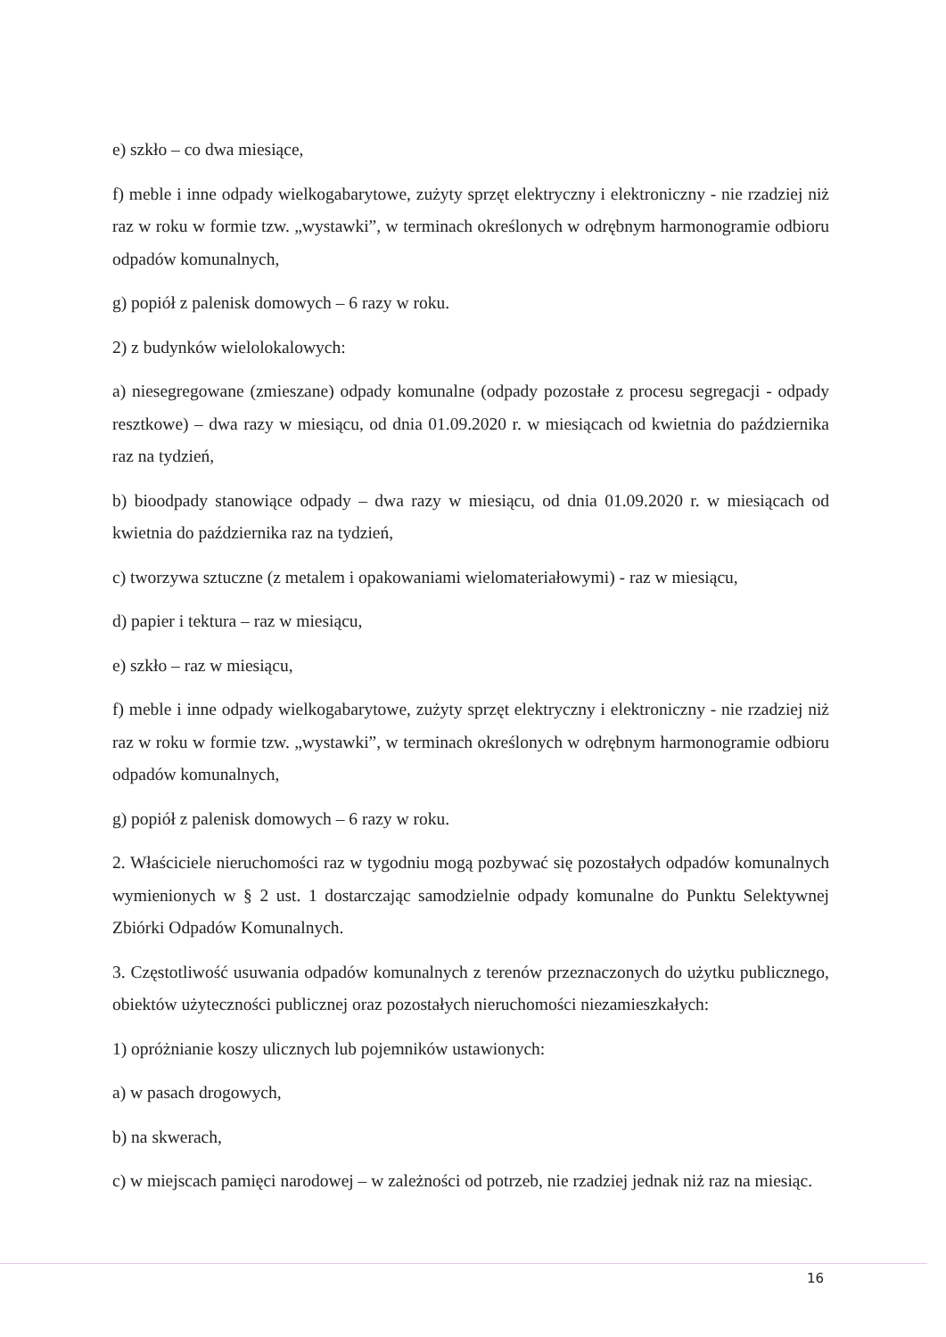e) szkło – co dwa miesiące,
f) meble i inne odpady wielkogabarytowe, zużyty sprzęt elektryczny i elektroniczny - nie rzadziej niż raz w roku w formie tzw. „wystawki”, w terminach określonych w odrębnym harmonogramie odbioru odpadów komunalnych,
g) popiół z palenisk domowych – 6 razy w roku.
2) z budynków wielolokalowych:
a) niesegregowane (zmieszane) odpady komunalne (odpady pozostałe z procesu segregacji - odpady resztkowe) – dwa razy w miesiącu, od dnia 01.09.2020 r. w miesiącach od kwietnia do października raz na tydzień,
b) bioodpady stanowiące odpady – dwa razy w miesiącu, od dnia 01.09.2020 r. w miesiącach od kwietnia do października raz na tydzień,
c) tworzywa sztuczne (z metalem i opakowaniami wielomateriałowymi) - raz w miesiącu,
d) papier i tektura – raz w miesiącu,
e) szkło – raz w miesiącu,
f) meble i inne odpady wielkogabarytowe, zużyty sprzęt elektryczny i elektroniczny - nie rzadziej niż raz w roku w formie tzw. „wystawki”, w terminach określonych w odrębnym harmonogramie odbioru odpadów komunalnych,
g) popiół z palenisk domowych – 6 razy w roku.
2. Właściciele nieruchomości raz w tygodniu mogą pozbywać się pozostałych odpadów komunalnych wymienionych w § 2 ust. 1 dostarczając samodzielnie odpady komunalne do Punktu Selektywnej Zbiórki Odpadów Komunalnych.
3. Częstotliwość usuwania odpadów komunalnych z terenów przeznaczonych do użytku publicznego, obiektów użyteczności publicznej oraz pozostałych nieruchomości niezamieszkałych:
1) opróżnianie koszy ulicznych lub pojemników ustawionych:
a) w pasach drogowych,
b) na skwerach,
c) w miejscach pamięci narodowej – w zależności od potrzeb, nie rzadziej jednak niż raz na miesiąc.
16